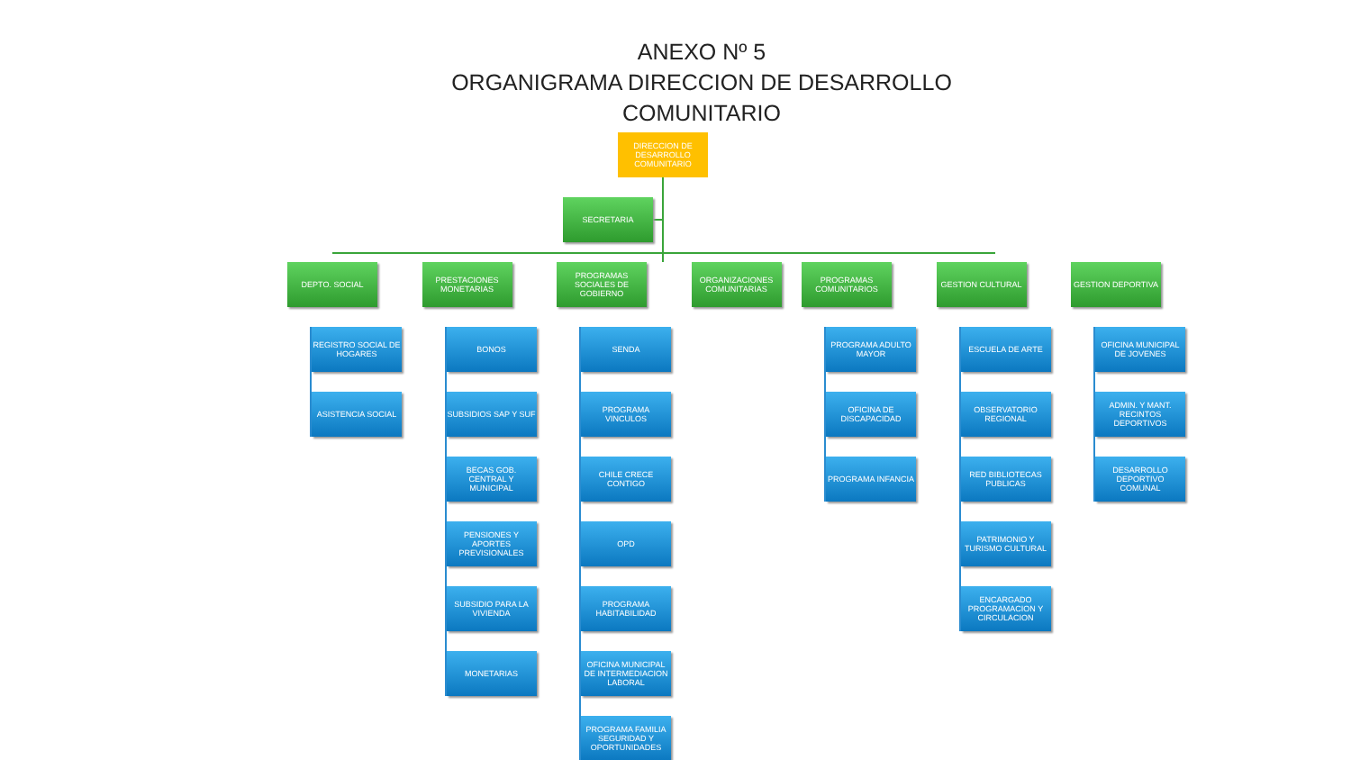ANEXO Nº 5
ORGANIGRAMA DIRECCION DE DESARROLLO
COMUNITARIO
DIRECCION DE DESARROLLO COMUNITARIO
SECRETARIA
DEPTO. SOCIAL
REGISTRO SOCIAL DE HOGARES
ASISTENCIA SOCIAL
PRESTACIONES MONETARIAS
BONOS
SUBSIDIOS SAP Y SUF
BECAS GOB. CENTRAL Y MUNICIPAL
PENSIONES Y APORTES PREVISIONALES
SUBSIDIO PARA LA VIVIENDA
MONETARIAS
PROGRAMAS SOCIALES DE GOBIERNO
SENDA
PROGRAMA VINCULOS
CHILE CRECE CONTIGO
OPD
PROGRAMA HABITABILIDAD
OFICINA MUNICIPAL DE INTERMEDIACION LABORAL
PROGRAMA FAMILIA SEGURIDAD Y OPORTUNIDADES
ORGANIZACIONES COMUNITARIAS PROGRAMAS COMUNITARIOS
PROGRAMA ADULTO MAYOR
OFICINA DE DISCAPACIDAD
PROGRAMA INFANCIA
GESTION CULTURAL
ESCUELA DE ARTE
OBSERVATORIO REGIONAL
RED BIBLIOTECAS PUBLICAS
PATRIMONIO Y TURISMO CULTURAL
ENCARGADO PROGRAMACION Y CIRCULACION
GESTION DEPORTIVA
OFICINA MUNICIPAL DE JOVENES
ADMIN. Y MANT. RECINTOS DEPORTIVOS
DESARROLLO DEPORTIVO COMUNAL